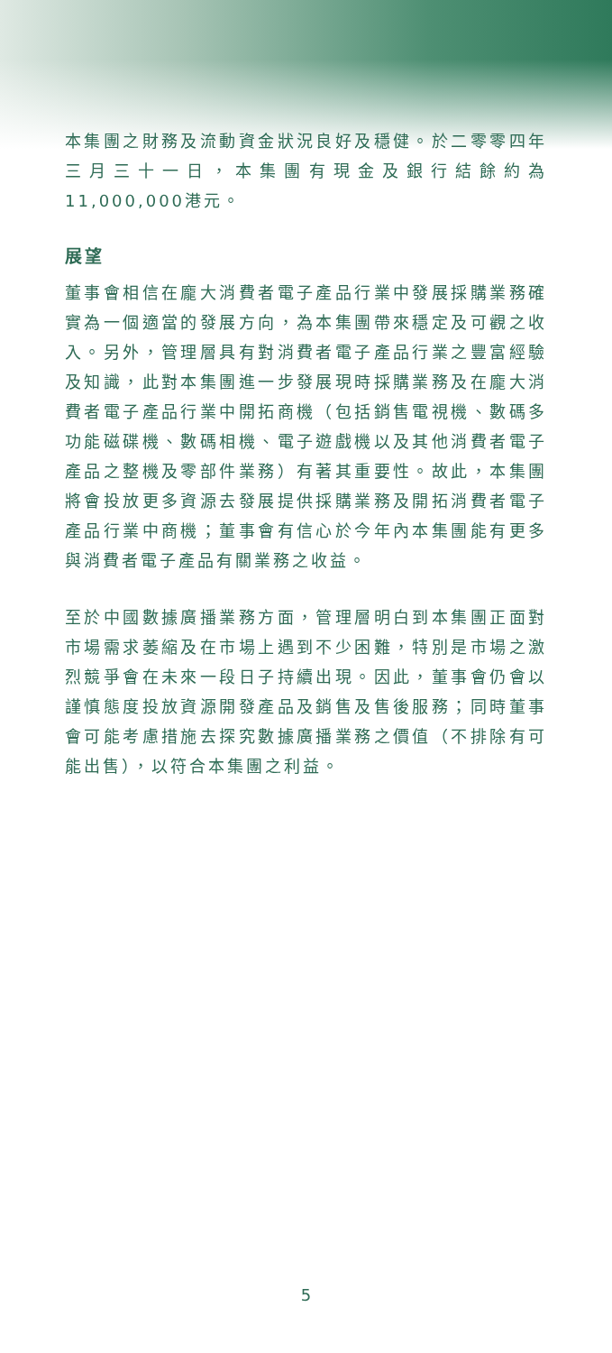本集團之財務及流動資金狀況良好及穩健。於二零零四年三月三十一日，本集團有現金及銀行結餘約為11,000,000港元。
展望
董事會相信在龐大消費者電子產品行業中發展採購業務確實為一個適當的發展方向，為本集團帶來穩定及可觀之收入。另外，管理層具有對消費者電子產品行業之豐富經驗及知識，此對本集團進一步發展現時採購業務及在龐大消費者電子產品行業中開拓商機（包括銷售電視機、數碼多功能磁碟機、數碼相機、電子遊戲機以及其他消費者電子產品之整機及零部件業務）有著其重要性。故此，本集團將會投放更多資源去發展提供採購業務及開拓消費者電子產品行業中商機；董事會有信心於今年內本集團能有更多與消費者電子產品有關業務之收益。
至於中國數據廣播業務方面，管理層明白到本集團正面對市場需求萎縮及在市場上遇到不少困難，特別是市場之激烈競爭會在未來一段日子持續出現。因此，董事會仍會以謹慎態度投放資源開發產品及銷售及售後服務；同時董事會可能考慮措施去探究數據廣播業務之價值（不排除有可能出售），以符合本集團之利益。
5